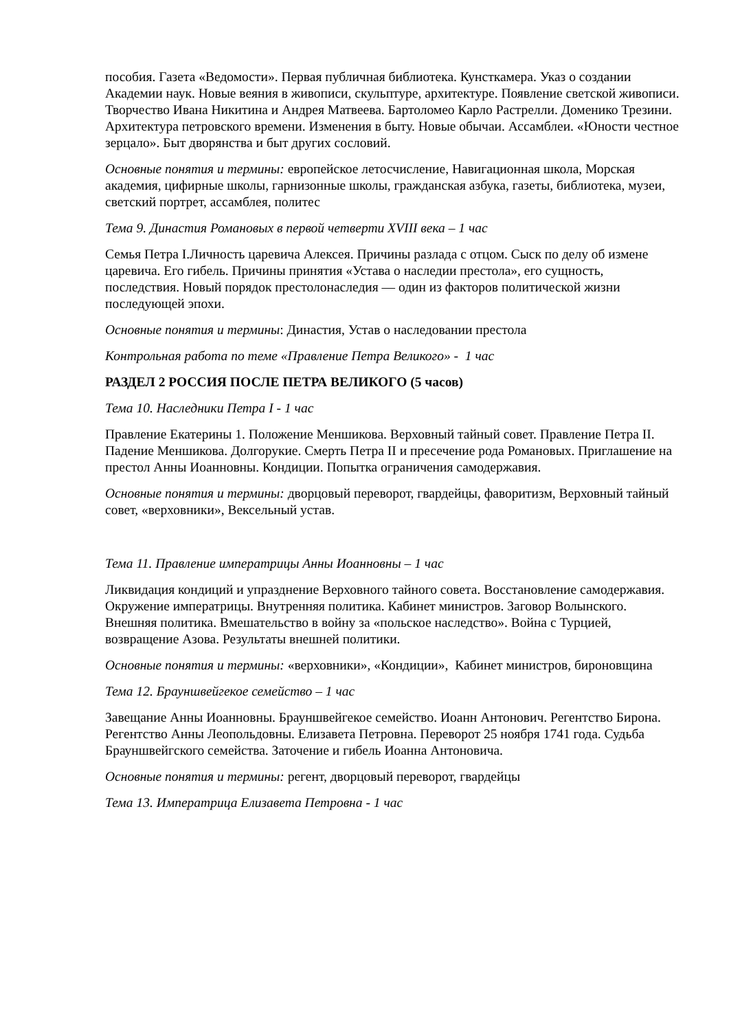пособия. Газета «Ведомости». Первая публичная библиотека. Кунсткамера. Указ о создании Академии наук. Новые веяния в живописи, скульптуре, архитектуре. Появление светской живописи. Творчество Ивана Никитина и Андрея Матвеева. Бартоломео Карло Растрелли. Доменико Трезини. Архитектура петровского времени. Изменения в быту. Новые обычаи. Ассамблеи. «Юности честное зерцало». Быт дворянства и быт других сословий.
Основные понятия и термины: европейское летосчисление, Навигационная школа, Морская академия, цифирные школы, гарнизонные школы, гражданская азбука, газеты, библиотека, музеи, светский портрет, ассамблея, политес
Тема 9. Династия Романовых в первой четверти XVIII века – 1 час
Семья Петра I.Личность царевича Алексея. Причины разлада с отцом. Сыск по делу об измене царевича. Его гибель. Причины принятия «Устава о наследии престола», его сущность, последствия. Новый порядок престолонаследия — один из факторов политической жизни последующей эпохи.
Основные понятия и термины: Династия, Устав о наследовании престола
Контрольная работа по теме «Правление Петра Великого» - 1 час
РАЗДЕЛ 2 РОССИЯ ПОСЛЕ ПЕТРА ВЕЛИКОГО (5 часов)
Тема 10. Наследники Петра I - 1 час
Правление Екатерины 1. Положение Меншикова. Верховный тайный совет. Правление Петра II. Падение Меншикова. Долгорукие. Смерть Петра II и пресечение рода Романовых. Приглашение на престол Анны Иоанновны. Кондиции. Попытка ограничения самодержавия.
Основные понятия и термины: дворцовый переворот, гвардейцы, фаворитизм, Верховный тайный совет, «верховники», Вексельный устав.
Тема 11. Правление императрицы Анны Иоанновны – 1 час
Ликвидация кондиций и упразднение Верховного тайного совета. Восстановление самодержавия. Окружение императрицы. Внутренняя политика. Кабинет министров. Заговор Волынского. Внешняя политика. Вмешательство в войну за «польское наследство». Война с Турцией, возвращение Азова. Результаты внешней политики.
Основные понятия и термины: «верховники», «Кондиции», Кабинет министров, бироновщина
Тема 12. Брауншвейгекое семейство – 1 час
Завещание Анны Иоанновны. Брауншвейгекое семейство. Иоанн Антонович. Регентство Бирона. Регентство Анны Леопольдовны. Елизавета Петровна. Переворот 25 ноября 1741 года. Судьба Брауншвейгского семейства. Заточение и гибель Иоанна Антоновича.
Основные понятия и термины: регент, дворцовый переворот, гвардейцы
Тема 13. Императрица Елизавета Петровна - 1 час